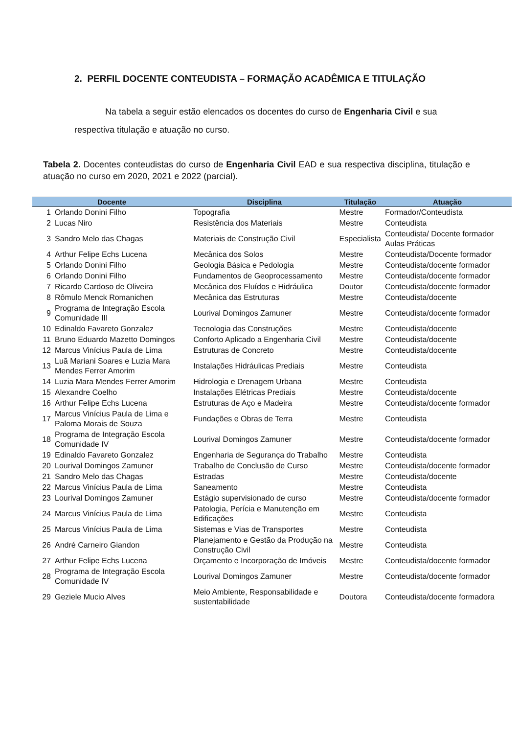2. PERFIL DOCENTE CONTEUDISTA – FORMAÇÃO ACADÊMICA E TITULAÇÃO
Na tabela a seguir estão elencados os docentes do curso de Engenharia Civil e sua respectiva titulação e atuação no curso.
Tabela 2. Docentes conteudistas do curso de Engenharia Civil EAD e sua respectiva disciplina, titulação e atuação no curso em 2020, 2021 e 2022 (parcial).
| Docente | | Disciplina | Titulação | Atuação |
| --- | --- | --- | --- | --- |
| 1 | Orlando Donini Filho | Topografia | Mestre | Formador/Conteudista |
| 2 | Lucas Niro | Resistência dos Materiais | Mestre | Conteudista |
| 3 | Sandro Melo das Chagas | Materiais de Construção Civil | Especialista | Conteudista/ Docente formador Aulas Práticas |
| 4 | Arthur Felipe Echs Lucena | Mecânica dos Solos | Mestre | Conteudista/Docente formador |
| 5 | Orlando Donini Filho | Geologia Básica e Pedologia | Mestre | Conteudista/docente formador |
| 6 | Orlando Donini Filho | Fundamentos de Geoprocessamento | Mestre | Conteudista/docente formador |
| 7 | Ricardo Cardoso de Oliveira | Mecânica dos Fluídos e Hidráulica | Doutor | Conteudista/docente formador |
| 8 | Rômulo Menck Romanichen | Mecânica das Estruturas | Mestre | Conteudista/docente |
| 9 | Programa de Integração Escola Comunidade III | Lourival Domingos Zamuner | Mestre | Conteudista/docente formador |
| 10 | Edinaldo Favareto Gonzalez | Tecnologia das Construções | Mestre | Conteudista/docente |
| 11 | Bruno Eduardo Mazetto Domingos | Conforto Aplicado a Engenharia Civil | Mestre | Conteudista/docente |
| 12 | Marcus Vinícius Paula de Lima | Estruturas de Concreto | Mestre | Conteudista/docente |
| 13 | Luã Mariani Soares e Luzia Mara Mendes Ferrer Amorim | Instalações Hidráulicas Prediais | Mestre | Conteudista |
| 14 | Luzia Mara Mendes Ferrer Amorim | Hidrologia e Drenagem Urbana | Mestre | Conteudista |
| 15 | Alexandre Coelho | Instalações Elétricas Prediais | Mestre | Conteudista/docente |
| 16 | Arthur Felipe Echs Lucena | Estruturas de Aço e Madeira | Mestre | Conteudista/docente formador |
| 17 | Marcus Vinícius Paula de Lima e Paloma Morais de Souza | Fundações e Obras de Terra | Mestre | Conteudista |
| 18 | Programa de Integração Escola Comunidade IV | Lourival Domingos Zamuner | Mestre | Conteudista/docente formador |
| 19 | Edinaldo Favareto Gonzalez | Engenharia de Segurança do Trabalho | Mestre | Conteudista |
| 20 | Lourival Domingos Zamuner | Trabalho de Conclusão de Curso | Mestre | Conteudista/docente formador |
| 21 | Sandro Melo das Chagas | Estradas | Mestre | Conteudista/docente |
| 22 | Marcus Vinícius Paula de Lima | Saneamento | Mestre | Conteudista |
| 23 | Lourival Domingos Zamuner | Estágio supervisionado de curso | Mestre | Conteudista/docente formador |
| 24 | Marcus Vinícius Paula de Lima | Patologia, Perícia e Manutenção em Edificações | Mestre | Conteudista |
| 25 | Marcus Vinícius Paula de Lima | Sistemas e Vias de Transportes | Mestre | Conteudista |
| 26 | André Carneiro Giandon | Planejamento e Gestão da Produção na Construção Civil | Mestre | Conteudista |
| 27 | Arthur Felipe Echs Lucena | Orçamento e Incorporação de Imóveis | Mestre | Conteudista/docente formador |
| 28 | Programa de Integração Escola Comunidade IV | Lourival Domingos Zamuner | Mestre | Conteudista/docente formador |
| 29 | Geziele Mucio Alves | Meio Ambiente, Responsabilidade e sustentabilidade | Doutora | Conteudista/docente formadora |